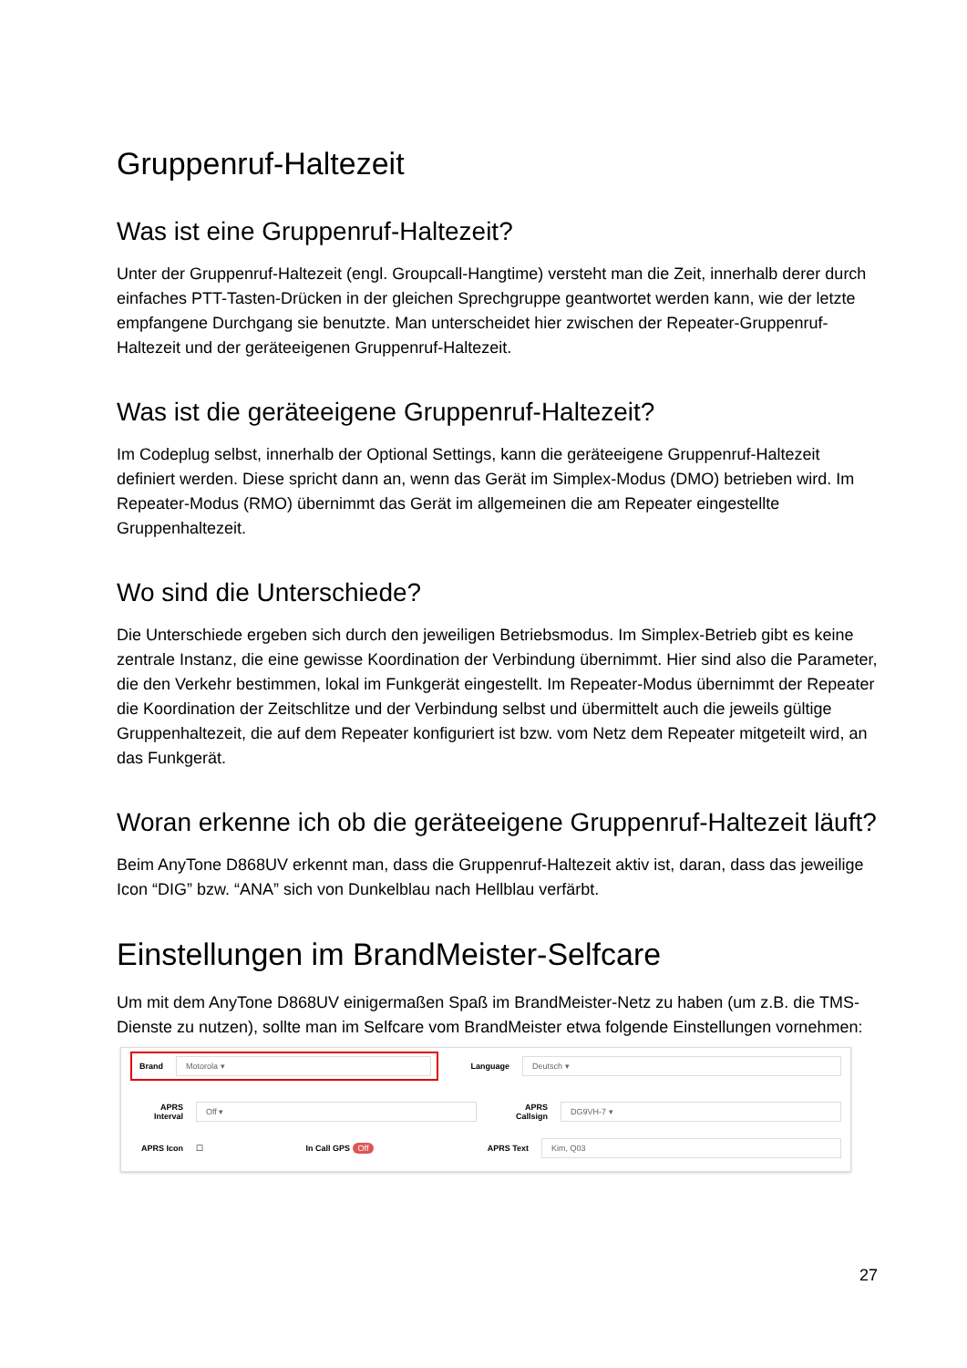Gruppenruf-Haltezeit
Was ist eine Gruppenruf-Haltezeit?
Unter der Gruppenruf-Haltezeit (engl. Groupcall-Hangtime) versteht man die Zeit, innerhalb derer durch einfaches PTT-Tasten-Drücken in der gleichen Sprechgruppe geantwortet werden kann, wie der letzte empfangene Durchgang sie benutzte. Man unterscheidet hier zwischen der Repeater-Gruppenruf-Haltezeit und der geräteeigenen Gruppenruf-Haltezeit.
Was ist die geräteeigene Gruppenruf-Haltezeit?
Im Codeplug selbst, innerhalb der Optional Settings, kann die geräteeigene Gruppenruf-Haltezeit definiert werden. Diese spricht dann an, wenn das Gerät im Simplex-Modus (DMO) betrieben wird. Im Repeater-Modus (RMO) übernimmt das Gerät im allgemeinen die am Repeater eingestellte Gruppenhaltezeit.
Wo sind die Unterschiede?
Die Unterschiede ergeben sich durch den jeweiligen Betriebsmodus. Im Simplex-Betrieb gibt es keine zentrale Instanz, die eine gewisse Koordination der Verbindung übernimmt. Hier sind also die Parameter, die den Verkehr bestimmen, lokal im Funkgerät eingestellt. Im Repeater-Modus übernimmt der Repeater die Koordination der Zeitschlitze und der Verbindung selbst und übermittelt auch die jeweils gültige Gruppenhaltezeit, die auf dem Repeater konfiguriert ist bzw. vom Netz dem Repeater mitgeteilt wird, an das Funkgerät.
Woran erkenne ich ob die geräteeigene Gruppenruf-Haltezeit läuft?
Beim AnyTone D868UV erkennt man, dass die Gruppenruf-Haltezeit aktiv ist, daran, dass das jeweilige Icon “DIG” bzw. “ANA” sich von Dunkelblau nach Hellblau verfärbt.
Einstellungen im BrandMeister-Selfcare
Um mit dem AnyTone D868UV einigermaßen Spaß im BrandMeister-Netz zu haben (um z.B. die TMS-Dienste zu nutzen), sollte man im Selfcare vom BrandMeister etwa folgende Einstellungen vornehmen:
Brand Motorola ▾
Language Deutsch ▾
APRS Interval Off ▾ APRS Callsign DG9VH-7 ▾
APRS Icon ☐ In Call GPS Off APRS Text Kim, Q03
27